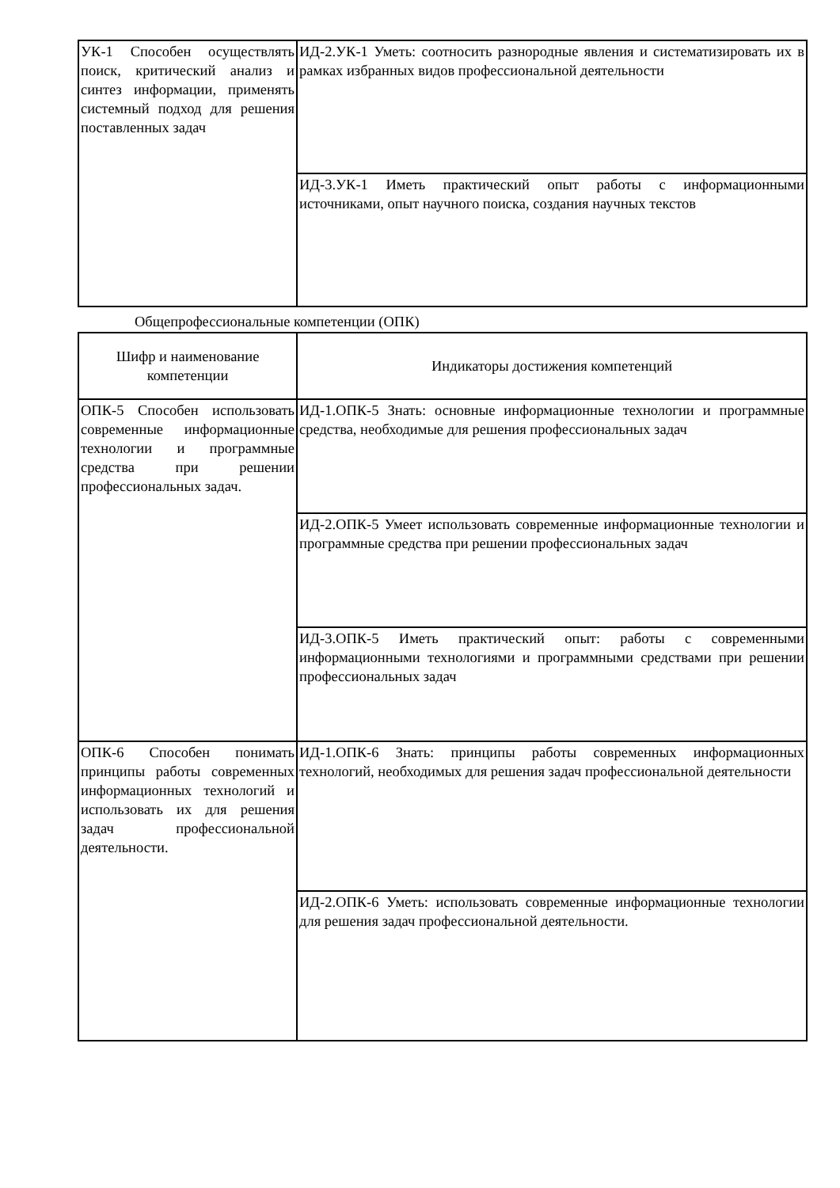| УК-1 Способен осуществлять поиск, критический анализ и синтез информации, применять системный подход для решения поставленных задач | ИД-2.УК-1 Уметь: соотносить разнородные явления и систематизировать их в рамках избранных видов профессиональной деятельности |
| | ИД-3.УК-1 Иметь практический опыт работы с информационными источниками, опыт научного поиска, создания научных текстов |
Общепрофессиональные компетенции (ОПК)
| Шифр и наименование компетенции | Индикаторы достижения компетенций |
| ОПК-5 Способен использовать современные информационные технологии и программные средства при решении профессиональных задач. | ИД-1.ОПК-5 Знать: основные информационные технологии и программные средства, необходимые для решения профессиональных задач |
| | ИД-2.ОПК-5 Умеет использовать современные информационные технологии и программные средства при решении профессиональных задач |
| | ИД-3.ОПК-5 Иметь практический опыт: работы с современными информационными технологиями и программными средствами при решении профессиональных задач |
| ОПК-6 Способен понимать принципы работы современных информационных технологий и использовать их для решения задач профессиональной деятельности. | ИД-1.ОПК-6 Знать: принципы работы современных информационных технологий, необходимых для решения задач профессиональной деятельности |
| | ИД-2.ОПК-6 Уметь: использовать современные информационные технологии для решения задач профессиональной деятельности. |